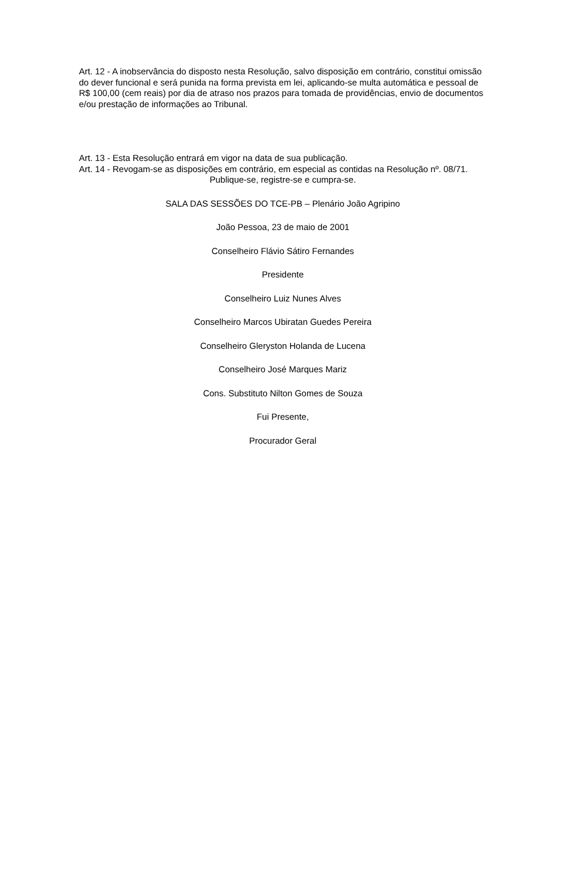Art. 12 - A inobservância do disposto nesta Resolução, salvo disposição em contrário, constitui omissão do dever funcional e será punida na forma prevista em lei, aplicando-se multa automática e pessoal de R$ 100,00 (cem reais) por dia de atraso nos prazos para tomada de providências, envio de documentos e/ou prestação de informações ao Tribunal.
Art. 13 - Esta Resolução entrará em vigor na data de sua publicação.
Art. 14 - Revogam-se as disposições em contrário, em especial as contidas na Resolução nº. 08/71.
Publique-se, registre-se e cumpra-se.
SALA DAS SESSÕES DO TCE-PB – Plenário João Agripino
João Pessoa, 23 de maio de 2001
Conselheiro Flávio Sátiro Fernandes
Presidente
Conselheiro Luiz Nunes Alves
Conselheiro Marcos Ubiratan Guedes Pereira
Conselheiro Gleryston Holanda de Lucena
Conselheiro José Marques Mariz
Cons. Substituto Nilton Gomes de Souza
Fui Presente,
Procurador Geral